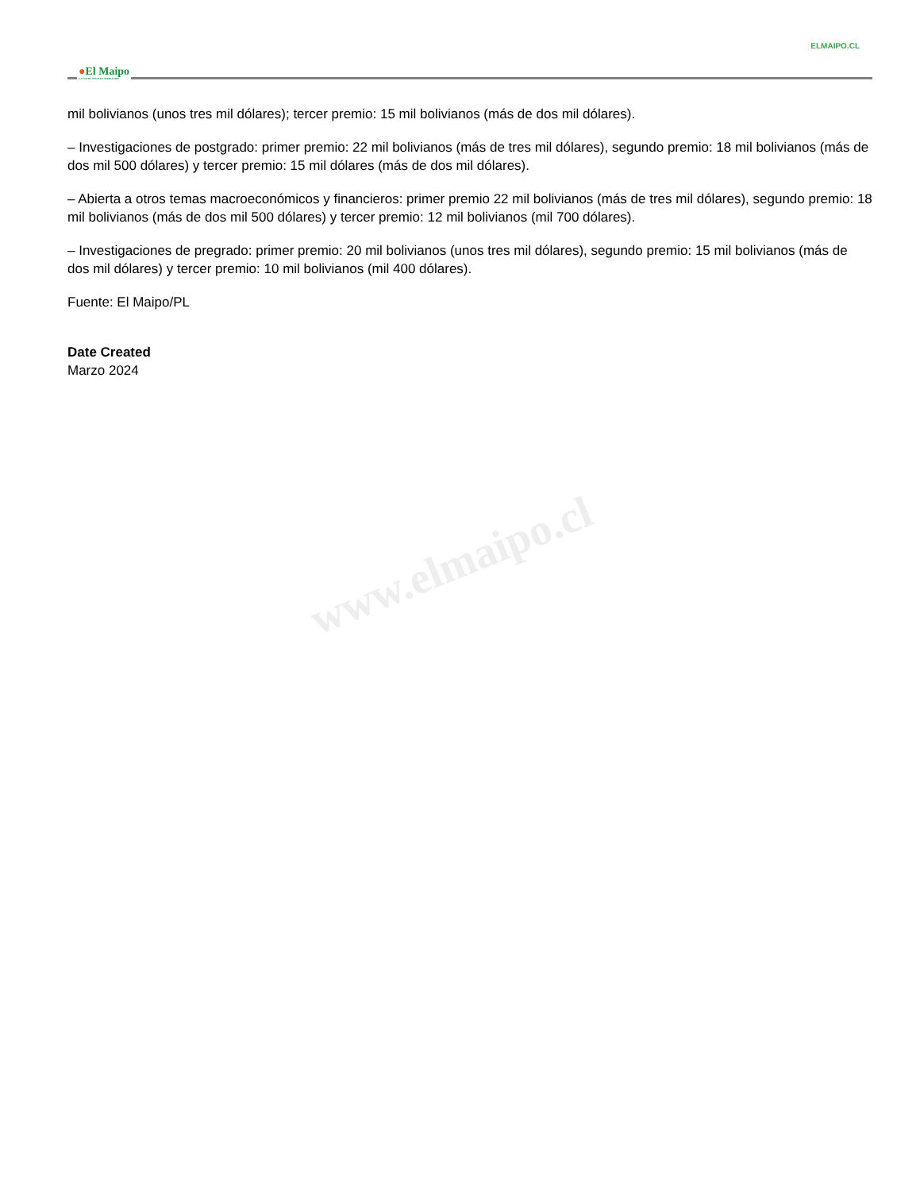ELMAIPO.CL
●El Maipo
LA VOZ DE NUESTRO TERRITORIO
mil bolivianos (unos tres mil dólares); tercer premio: 15 mil bolivianos (más de dos mil dólares).
– Investigaciones de postgrado: primer premio: 22 mil bolivianos (más de tres mil dólares), segundo premio: 18 mil bolivianos (más de dos mil 500 dólares) y tercer premio: 15 mil dólares (más de dos mil dólares).
– Abierta a otros temas macroeconómicos y financieros: primer premio 22 mil bolivianos (más de tres mil dólares), segundo premio: 18 mil bolivianos (más de dos mil 500 dólares) y tercer premio: 12 mil bolivianos (mil 700 dólares).
– Investigaciones de pregrado: primer premio: 20 mil bolivianos (unos tres mil dólares), segundo premio: 15 mil bolivianos (más de dos mil dólares) y tercer premio: 10 mil bolivianos (mil 400 dólares).
Fuente: El Maipo/PL
Date Created
Marzo 2024
www.elmaipo.cl